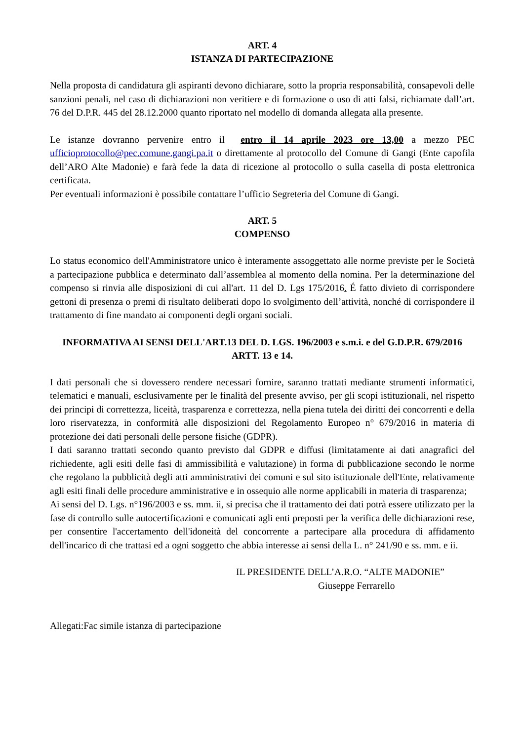ART. 4
ISTANZA DI PARTECIPAZIONE
Nella proposta di candidatura gli aspiranti devono dichiarare, sotto la propria responsabilità, consapevoli delle sanzioni penali, nel caso di dichiarazioni non veritiere e di formazione o uso di atti falsi, richiamate dall’art. 76 del D.P.R. 445 del 28.12.2000 quanto riportato nel modello di domanda allegata alla presente.
Le istanze dovranno pervenire entro il entro il 14 aprile 2023 ore 13,00 a mezzo PEC ufficioprotocollo@pec.comune.gangi.pa.it o direttamente al protocollo del Comune di Gangi (Ente capofila dell’ARO Alte Madonie) e farà fede la data di ricezione al protocollo o sulla casella di posta elettronica certificata.
Per eventuali informazioni è possibile contattare l’ufficio Segreteria del Comune di Gangi.
ART. 5
COMPENSO
Lo status economico dell'Amministratore unico è interamente assoggettato alle norme previste per le Società a partecipazione pubblica e determinato dall’assemblea al momento della nomina. Per la determinazione del compenso si rinvia alle disposizioni di cui all'art. 11 del D. Lgs 175/2016. É fatto divieto di corrispondere gettoni di presenza o premi di risultato deliberati dopo lo svolgimento dell’attività, nonché di corrispondere il trattamento di fine mandato ai componenti degli organi sociali.
INFORMATIVA AI SENSI DELL'ART.13 DEL D. LGS. 196/2003 e s.m.i. e del G.D.P.R. 679/2016 ARTT. 13 e 14.
I dati personali che si dovessero rendere necessari fornire, saranno trattati mediante strumenti informatici, telematici e manuali, esclusivamente per le finalità del presente avviso, per gli scopi istituzionali, nel rispetto dei principi di correttezza, liceità, trasparenza e correttezza, nella piena tutela dei diritti dei concorrenti e della loro riservatezza, in conformità alle disposizioni del Regolamento Europeo n° 679/2016 in materia di protezione dei dati personali delle persone fisiche (GDPR).
I dati saranno trattati secondo quanto previsto dal GDPR e diffusi (limitatamente ai dati anagrafici del richiedente, agli esiti delle fasi di ammissibilità e valutazione) in forma di pubblicazione secondo le norme che regolano la pubblicità degli atti amministrativi dei comuni e sul sito istituzionale dell'Ente, relativamente agli esiti finali delle procedure amministrative e in ossequio alle norme applicabili in materia di trasparenza;
Ai sensi del D. Lgs. n°196/2003 e ss. mm. ii, si precisa che il trattamento dei dati potrà essere utilizzato per la fase di controllo sulle autocertificazioni e comunicati agli enti preposti per la verifica delle dichiarazioni rese, per consentire l'accertamento dell'idoneità del concorrente a partecipare alla procedura di affidamento dell'incarico di che trattasi ed a ogni soggetto che abbia interesse ai sensi della L. n° 241/90 e ss. mm. e ii.
IL PRESIDENTE DELL’A.R.O. “ALTE MADONIE”
Giuseppe Ferrarello
Allegati:Fac simile istanza di partecipazione